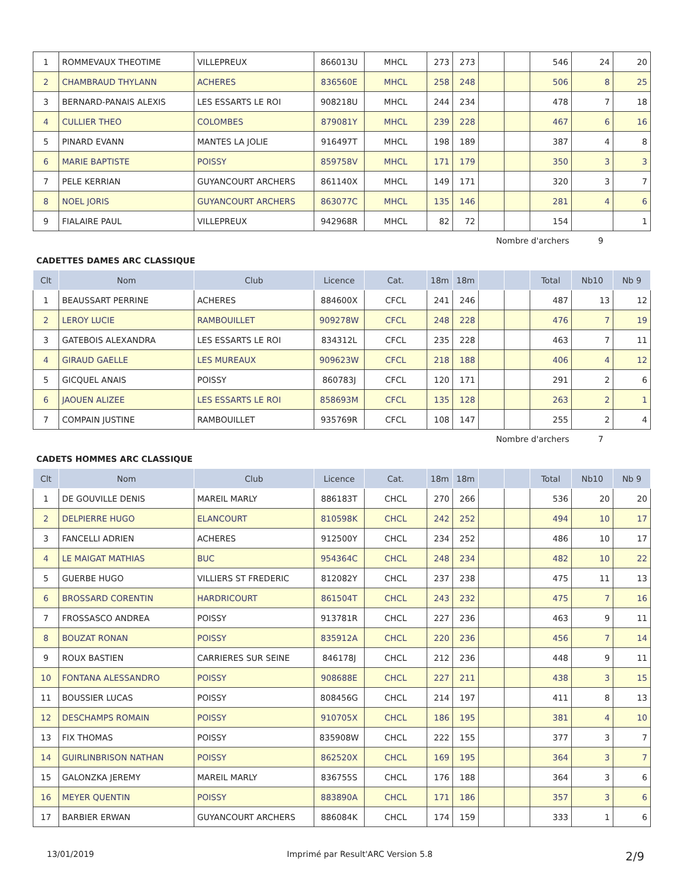| 1 | ROMMEVAUX THEOTIME | VILLEPREUX | 866013U | MHCL | 273 | 273 | | | 546 | 24 | 20 |
| 2 | CHAMBRAUD THYLANN | ACHERES | 836560E | MHCL | 258 | 248 | | | 506 | 8 | 25 |
| 3 | BERNARD-PANAIS ALEXIS | LES ESSARTS LE ROI | 908218U | MHCL | 244 | 234 | | | 478 | 7 | 18 |
| 4 | CULLIER THEO | COLOMBES | 879081Y | MHCL | 239 | 228 | | | 467 | 6 | 16 |
| 5 | PINARD EVANN | MANTES LA JOLIE | 916497T | MHCL | 198 | 189 | | | 387 | 4 | 8 |
| 6 | MARIE BAPTISTE | POISSY | 859758V | MHCL | 171 | 179 | | | 350 | 3 | 3 |
| 7 | PELE KERRIAN | GUYANCOURT ARCHERS | 861140X | MHCL | 149 | 171 | | | 320 | 3 | 7 |
| 8 | NOEL JORIS | GUYANCOURT ARCHERS | 863077C | MHCL | 135 | 146 | | | 281 | 4 | 6 |
| 9 | FIALAIRE PAUL | VILLEPREUX | 942968R | MHCL | 82 | 72 | | | 154 | | 1 |
Nombre d'archers 9
CADETTES DAMES ARC CLASSIQUE
| Clt | Nom | Club | Licence | Cat. | 18m | 18m | | | Total | Nb10 | Nb 9 |
| --- | --- | --- | --- | --- | --- | --- | --- | --- | --- | --- | --- |
| 1 | BEAUSSART PERRINE | ACHERES | 884600X | CFCL | 241 | 246 | | | 487 | 13 | 12 |
| 2 | LEROY LUCIE | RAMBOUILLET | 909278W | CFCL | 248 | 228 | | | 476 | 7 | 19 |
| 3 | GATEBOIS ALEXANDRA | LES ESSARTS LE ROI | 834312L | CFCL | 235 | 228 | | | 463 | 7 | 11 |
| 4 | GIRAUD GAELLE | LES MUREAUX | 909623W | CFCL | 218 | 188 | | | 406 | 4 | 12 |
| 5 | GICQUEL ANAIS | POISSY | 860783J | CFCL | 120 | 171 | | | 291 | 2 | 6 |
| 6 | JAOUEN ALIZEE | LES ESSARTS LE ROI | 858693M | CFCL | 135 | 128 | | | 263 | 2 | 1 |
| 7 | COMPAIN JUSTINE | RAMBOUILLET | 935769R | CFCL | 108 | 147 | | | 255 | 2 | 4 |
Nombre d'archers 7
CADETS HOMMES ARC CLASSIQUE
| Clt | Nom | Club | Licence | Cat. | 18m | 18m | | | Total | Nb10 | Nb 9 |
| --- | --- | --- | --- | --- | --- | --- | --- | --- | --- | --- | --- |
| 1 | DE GOUVILLE DENIS | MAREIL MARLY | 886183T | CHCL | 270 | 266 | | | 536 | 20 | 20 |
| 2 | DELPIERRE HUGO | ELANCOURT | 810598K | CHCL | 242 | 252 | | | 494 | 10 | 17 |
| 3 | FANCELLI ADRIEN | ACHERES | 912500Y | CHCL | 234 | 252 | | | 486 | 10 | 17 |
| 4 | LE MAIGAT MATHIAS | BUC | 954364C | CHCL | 248 | 234 | | | 482 | 10 | 22 |
| 5 | GUERBE HUGO | VILLIERS ST FREDERIC | 812082Y | CHCL | 237 | 238 | | | 475 | 11 | 13 |
| 6 | BROSSARD CORENTIN | HARDRICOURT | 861504T | CHCL | 243 | 232 | | | 475 | 7 | 16 |
| 7 | FROSSASCO ANDREA | POISSY | 913781R | CHCL | 227 | 236 | | | 463 | 9 | 11 |
| 8 | BOUZAT RONAN | POISSY | 835912A | CHCL | 220 | 236 | | | 456 | 7 | 14 |
| 9 | ROUX BASTIEN | CARRIERES SUR SEINE | 846178J | CHCL | 212 | 236 | | | 448 | 9 | 11 |
| 10 | FONTANA ALESSANDRO | POISSY | 908688E | CHCL | 227 | 211 | | | 438 | 3 | 15 |
| 11 | BOUSSIER LUCAS | POISSY | 808456G | CHCL | 214 | 197 | | | 411 | 8 | 13 |
| 12 | DESCHAMPS ROMAIN | POISSY | 910705X | CHCL | 186 | 195 | | | 381 | 4 | 10 |
| 13 | FIX THOMAS | POISSY | 835908W | CHCL | 222 | 155 | | | 377 | 3 | 7 |
| 14 | GUIRLINBRISON NATHAN | POISSY | 862520X | CHCL | 169 | 195 | | | 364 | 3 | 7 |
| 15 | GALONZKA JEREMY | MAREIL MARLY | 836755S | CHCL | 176 | 188 | | | 364 | 3 | 6 |
| 16 | MEYER QUENTIN | POISSY | 883890A | CHCL | 171 | 186 | | | 357 | 3 | 6 |
| 17 | BARBIER ERWAN | GUYANCOURT ARCHERS | 886084K | CHCL | 174 | 159 | | | 333 | 1 | 6 |
13/01/2019 Imprimé par Result'ARC Version 5.8 2/9